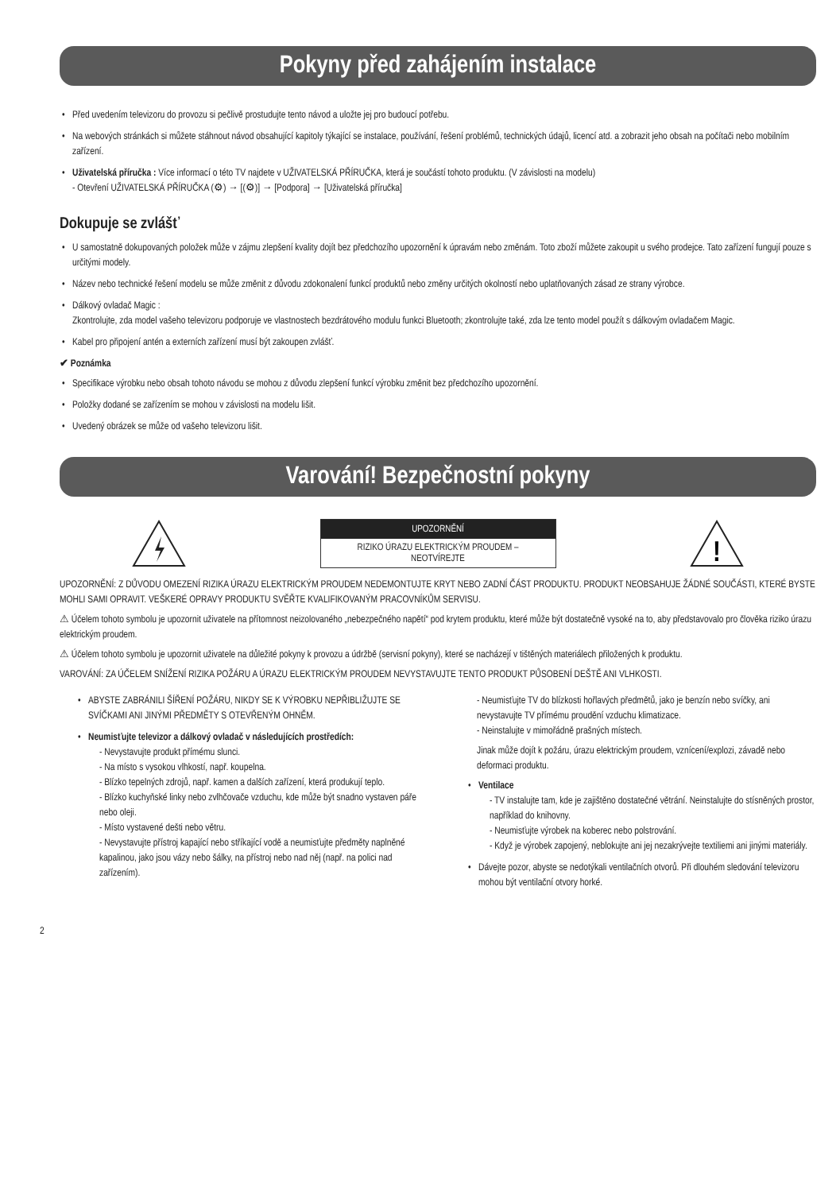Pokyny před zahájením instalace
Před uvedením televizoru do provozu si pečlivě prostudujte tento návod a uložte jej pro budoucí potřebu.
Na webových stránkách si můžete stáhnout návod obsahující kapitoly týkající se instalace, používání, řešení problémů, technických údajů, licencí atd. a zobrazit jeho obsah na počítači nebo mobilním zařízení.
Uživatelská příručka : Více informací o této TV najdete v UŽIVATELSKÁ PŘÍRUČKA, která je součástí tohoto produktu. (V závislosti na modelu)
- Otevření UŽIVATELSKÁ PŘÍRUČKA (⚙) → [(⚙)] → [Podpora] → [Uživatelská příručka]
Dokupuje se zvlášť
U samostatně dokupovaných položek může v zájmu zlepšení kvality dojít bez předchozího upozornění k úpravám nebo změnám. Toto zboží můžete zakoupit u svého prodejce. Tato zařízení fungují pouze s určitými modely.
Název nebo technické řešení modelu se může změnit z důvodu zdokonalení funkcí produktů nebo změny určitých okolností nebo uplatňovaných zásad ze strany výrobce.
Dálkový ovladač Magic :
Zkontrolujte, zda model vašeho televizoru podporuje ve vlastnostech bezdrátového modulu funkci Bluetooth; zkontrolujte také, zda lze tento model použít s dálkovým ovladačem Magic.
Kabel pro připojení antén a externích zařízení musí být zakoupen zvlášť.
✔ Poznámka
Specifikace výrobku nebo obsah tohoto návodu se mohou z důvodu zlepšení funkcí výrobku změnit bez předchozího upozornění.
Položky dodané se zařízením se mohou v závislosti na modelu lišit.
Uvedený obrázek se může od vašeho televizoru lišit.
Varování! Bezpečnostní pokyny
UPOZORNĚNÍ
RIZIKO ÚRAZU ELEKTRICKÝM PROUDEM –
NEOTVÍREJTE
!
UPOZORNĚNÍ: Z DŮVODU OMEZENÍ RIZIKA ÚRAZU ELEKTRICKÝM PROUDEM NEDEMONTUJTE KRYT NEBO ZADNÍ ČÁST PRODUKTU. PRODUKT NEOBSAHUJE ŽÁDNÉ SOUČÁSTI, KTERÉ BYSTE MOHLI SAMI OPRAVIT. VEŠKERÉ OPRAVY PRODUKTU SVĚŘTE KVALIFIKOVANÝM PRACOVNÍKŮM SERVISU.
⚠ Účelem tohoto symbolu je upozornit uživatele na přítomnost neizolovaného „nebezpečného napětí“ pod krytem produktu, které může být dostatečně vysoké na to, aby představovalo pro člověka riziko úrazu elektrickým proudem.
⚠ Účelem tohoto symbolu je upozornit uživatele na důležité pokyny k provozu a údržbě (servisní pokyny), které se nacházejí v tištěných materiálech přiložených k produktu.
VAROVÁNÍ: ZA ÚČELEM SNÍŽENÍ RIZIKA POŽÁRU A ÚRAZU ELEKTRICKÝM PROUDEM NEVYSTAVUJTE TENTO PRODUKT PŮSOBENÍ DEŠTĚ ANI VLHKOSTI.
ABYSTE ZABRÁNILI ŠÍŘENÍ POŽÁRU, NIKDY SE K VÝROBKU NEPŘIBLIŽUJTE SE SVÍČKAMI ANI JINÝMI PŘEDMĚTY S OTEVŘENÝM OHNĚM.
Neumisťujte televizor a dálkový ovladač v následujících prostředích:
- Nevystavujte produkt přímému slunci.
- Na místo s vysokou vlhkostí, např. koupelna.
- Blízko tepelných zdrojů, např. kamen a dalších zařízení, která produkují teplo.
- Blízko kuchyňské linky nebo zvlhčovače vzduchu, kde může být snadno vystaven páře nebo oleji.
- Místo vystavené dešti nebo větru.
- Nevystavujte přístroj kapající nebo stříkající vodě a neumisťujte předměty naplněné kapalinou, jako jsou vázy nebo šálky, na přístroj nebo nad něj (např. na polici nad zařízením).
- Neumisťujte TV do blízkosti hořlavých předmětů, jako je benzín nebo svíčky, ani nevystavujte TV přímému proudění vzduchu klimatizace.
- Neinstalujte v mimořádně prašných místech.
Jinak může dojít k požáru, úrazu elektrickým proudem, vznícení/explozi, závadě nebo deformaci produktu.
Ventilace
- TV instalujte tam, kde je zajištěno dostatečné větrání. Neinstalujte do stísněných prostor, například do knihovny.
- Neumisťujte výrobek na koberec nebo polstrování.
- Když je výrobek zapojený, neblokujte ani jej nezakrývejte textiliemi ani jinými materiály.
Dávejte pozor, abyste se nedotýkali ventilačních otvorů. Při dlouhém sledování televizoru mohou být ventilační otvory horké.
2